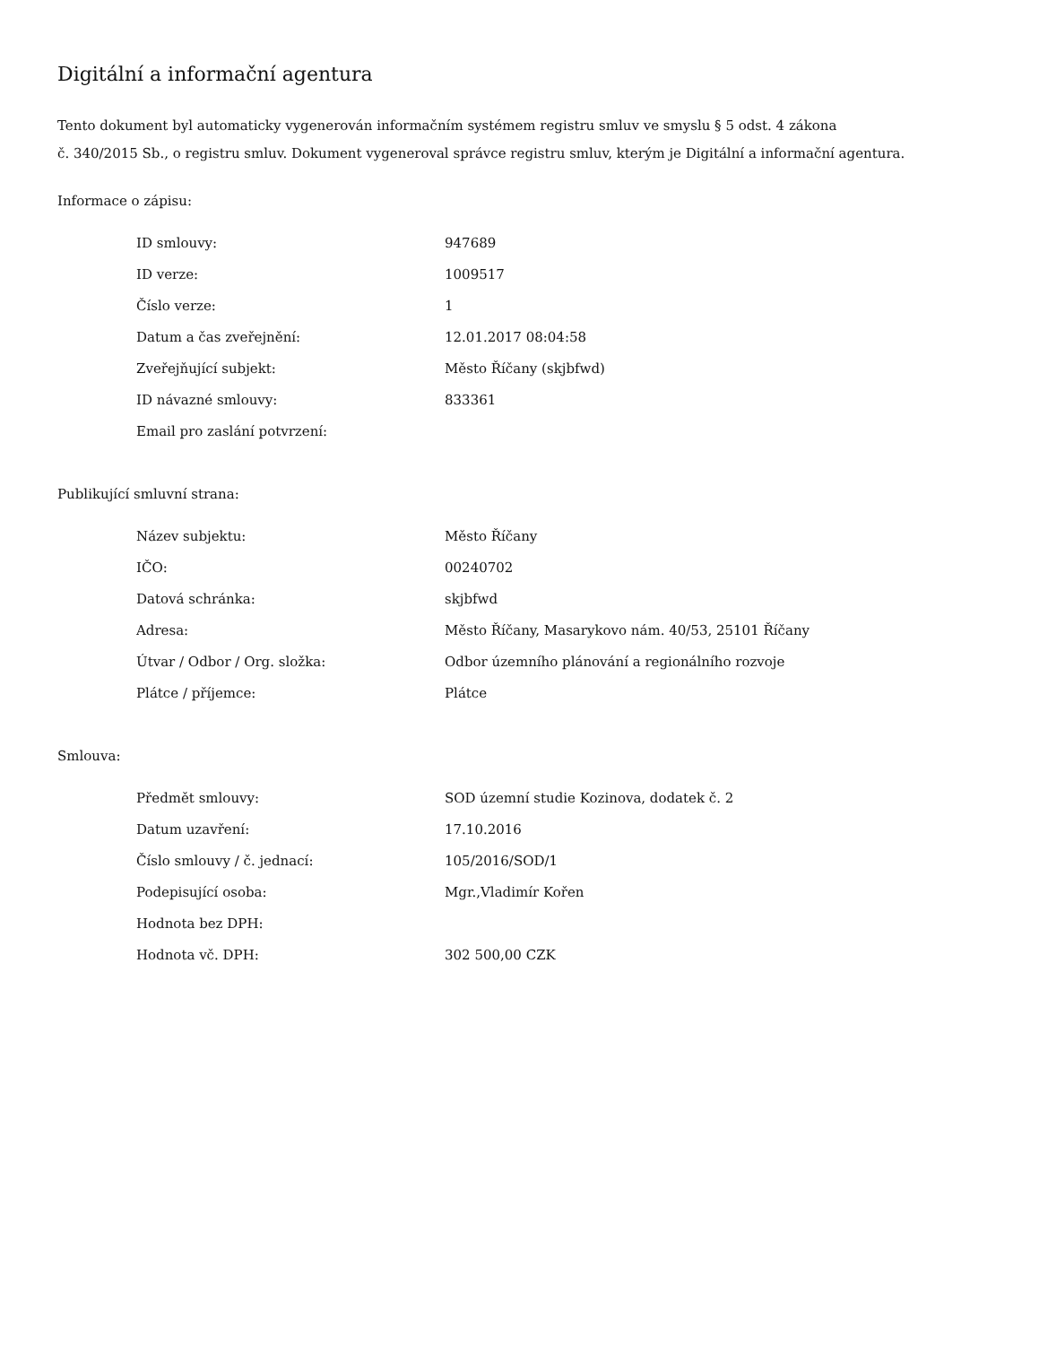Digitální a informační agentura
Tento dokument byl automaticky vygenerován informačním systémem registru smluv ve smyslu § 5 odst. 4 zákona
č. 340/2015 Sb., o registru smluv. Dokument vygeneroval správce registru smluv, kterým je Digitální a informační agentura.
Informace o zápisu:
| ID smlouvy: | 947689 |
| ID verze: | 1009517 |
| Číslo verze: | 1 |
| Datum a čas zveřejnění: | 12.01.2017 08:04:58 |
| Zveřejňující subjekt: | Město Říčany (skjbfwd) |
| ID návazné smlouvy: | 833361 |
| Email pro zaslání potvrzení: | |
Publikující smluvní strana:
| Název subjektu: | Město Říčany |
| IČO: | 00240702 |
| Datová schránka: | skjbfwd |
| Adresa: | Město Říčany, Masarykovo nám. 40/53, 25101 Říčany |
| Útvar / Odbor / Org. složka: | Odbor územního plánování a regionálního rozvoje |
| Plátce / příjemce: | Plátce |
Smlouva:
| Předmět smlouvy: | SOD územní studie Kozinova, dodatek č. 2 |
| Datum uzavření: | 17.10.2016 |
| Číslo smlouvy / č. jednací: | 105/2016/SOD/1 |
| Podepisující osoba: | Mgr.,Vladimír Kořen |
| Hodnota bez DPH: | |
| Hodnota vč. DPH: | 302 500,00 CZK |